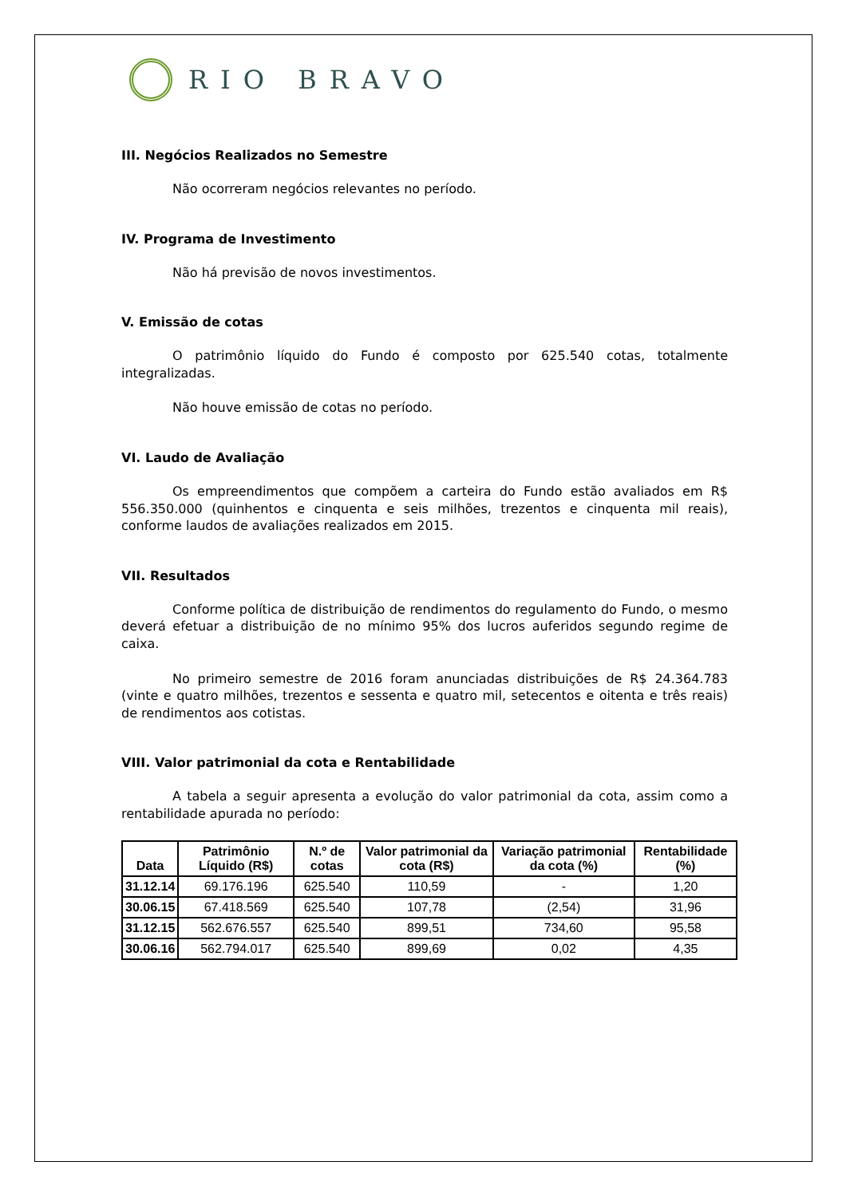RIO BRAVO
III. Negócios Realizados no Semestre
Não ocorreram negócios relevantes no período.
IV. Programa de Investimento
Não há previsão de novos investimentos.
V. Emissão de cotas
O patrimônio líquido do Fundo é composto por 625.540 cotas, totalmente integralizadas.
Não houve emissão de cotas no período.
VI. Laudo de Avaliação
Os empreendimentos que compõem a carteira do Fundo estão avaliados em R$ 556.350.000 (quinhentos e cinquenta e seis milhões, trezentos e cinquenta mil reais), conforme laudos de avaliações realizados em 2015.
VII. Resultados
Conforme política de distribuição de rendimentos do regulamento do Fundo, o mesmo deverá efetuar a distribuição de no mínimo 95% dos lucros auferidos segundo regime de caixa.
No primeiro semestre de 2016 foram anunciadas distribuições de R$ 24.364.783 (vinte e quatro milhões, trezentos e sessenta e quatro mil, setecentos e oitenta e três reais) de rendimentos aos cotistas.
VIII. Valor patrimonial da cota e Rentabilidade
A tabela a seguir apresenta a evolução do valor patrimonial da cota, assim como a rentabilidade apurada no período:
| Data | Patrimônio Líquido (R$) | N.º de cotas | Valor patrimonial da cota (R$) | Variação patrimonial da cota (%) | Rentabilidade (%) |
| --- | --- | --- | --- | --- | --- |
| 31.12.14 | 69.176.196 | 625.540 | 110,59 | - | 1,20 |
| 30.06.15 | 67.418.569 | 625.540 | 107,78 | (2,54) | 31,96 |
| 31.12.15 | 562.676.557 | 625.540 | 899,51 | 734,60 | 95,58 |
| 30.06.16 | 562.794.017 | 625.540 | 899,69 | 0,02 | 4,35 |